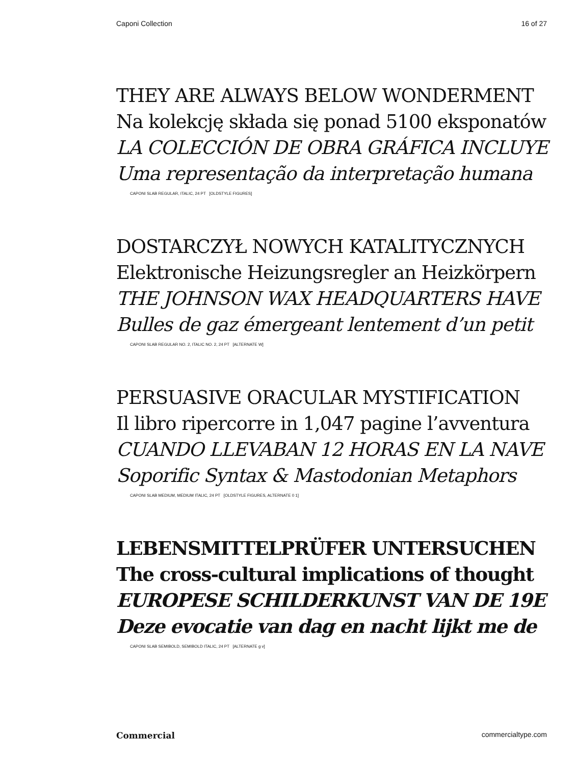Caponi Collection 16 of 27
THEY ARE ALWAYS BELOW WONDERMENT
Na kolekcję składa się ponad 5100 eksponatów
LA COLECCIÓN DE OBRA GRÁFICA INCLUYE
Uma representação da interpretação humana
CAPONI SLAB REGULAR, ITALIC, 24 PT [OLDSTYLE FIGURES]
DOSTARCZYŁ NOWYCH KATALITYCZNYCH
Elektronische Heizungsregler an Heizkörpern
THE JOHNSON WAX HEADQUARTERS HAVE
Bulles de gaz émergeant lentement d’un petit
CAPONI SLAB REGULAR NO. 2, ITALIC NO. 2, 24 PT [ALTERNATE W]
PERSUASIVE ORACULAR MYSTIFICATION
Il libro ripercorre in 1,047 pagine l’avventura
CUANDO LLEVABAN 12 HORAS EN LA NAVE
Soporific Syntax & Mastodonian Metaphors
CAPONI SLAB MEDIUM, MEDIUM ITALIC, 24 PT [OLDSTYLE FIGURES, ALTERNATE 0 1]
LEBENSMITTELPRÜFER UNTERSUCHEN
The cross-cultural implications of thought
EUROPESE SCHILDERKUNST VAN DE 19E
Deze evocatie van dag en nacht lijkt me de
CAPONI SLAB SEMIBOLD, SEMIBOLD ITALIC, 24 PT [ALTERNATE g v]
Commercial commercialtype.com